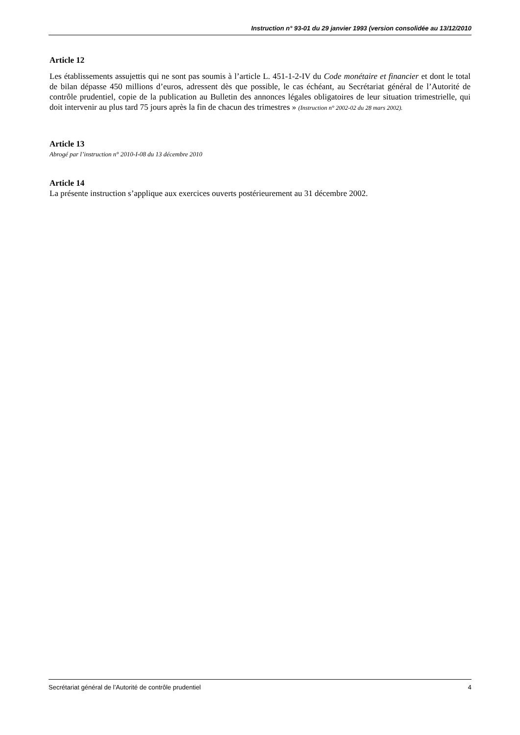Instruction n° 93-01 du 29 janvier 1993 (version consolidée au 13/12/2010
Article 12
Les établissements assujettis qui ne sont pas soumis à l’article L. 451-1-2-IV du Code monétaire et financier et dont le total de bilan dépasse 450 millions d’euros, adressent dès que possible, le cas échéant, au Secrétariat général de l’Autorité de contrôle prudentiel, copie de la publication au Bulletin des annonces légales obligatoires de leur situation trimestrielle, qui doit intervenir au plus tard 75 jours après la fin de chacun des trimestres » (Instruction n° 2002-02 du 28 mars 2002).
Article 13
Abrogé par l’instruction n° 2010-I-08 du 13 décembre 2010
Article 14
La présente instruction s’applique aux exercices ouverts postérieurement au 31 décembre 2002.
Secrétariat général de l’Autorité de contrôle prudentiel 4